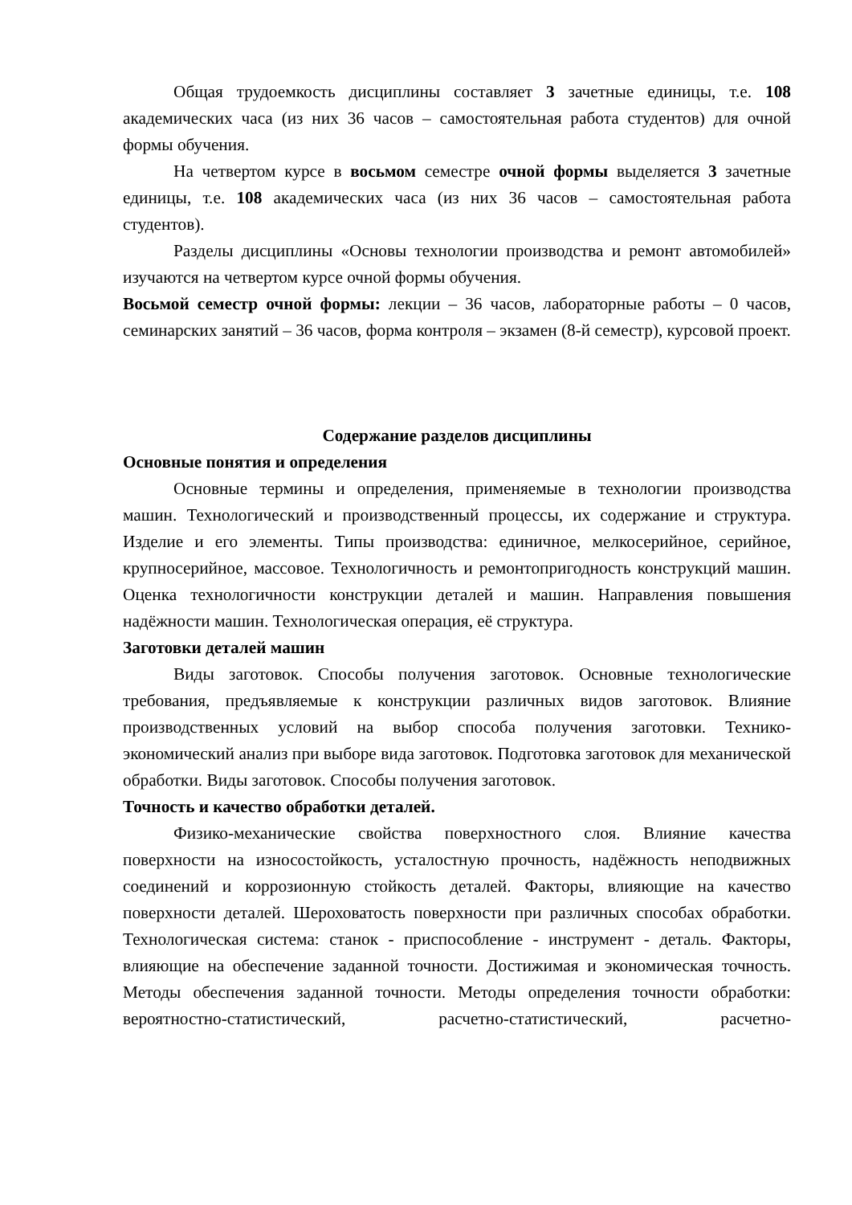Общая трудоемкость дисциплины составляет 3 зачетные единицы, т.е. 108 академических часа (из них 36 часов – самостоятельная работа студентов) для очной формы обучения.
На четвертом курсе в восьмом семестре очной формы выделяется 3 зачетные единицы, т.е. 108 академических часа (из них 36 часов – самостоятельная работа студентов).
Разделы дисциплины «Основы технологии производства и ремонт автомобилей» изучаются на четвертом курсе очной формы обучения.
Восьмой семестр очной формы: лекции – 36 часов, лабораторные работы – 0 часов, семинарских занятий – 36 часов, форма контроля – экзамен (8-й семестр), курсовой проект.
Содержание разделов дисциплины
Основные понятия и определения
Основные термины и определения, применяемые в технологии производства машин. Технологический и производственный процессы, их содержание и структура. Изделие и его элементы. Типы производства: единичное, мелкосерийное, серийное, крупносерийное, массовое. Технологичность и ремонтопригодность конструкций машин. Оценка технологичности конструкции деталей и машин. Направления повышения надёжности машин. Технологическая операция, её структура.
Заготовки деталей машин
Виды заготовок. Способы получения заготовок. Основные технологические требования, предъявляемые к конструкции различных видов заготовок. Влияние производственных условий на выбор способа получения заготовки. Технико-экономический анализ при выборе вида заготовок. Подготовка заготовок для механической обработки. Виды заготовок. Способы получения заготовок.
Точность и качество обработки деталей.
Физико-механические свойства поверхностного слоя. Влияние качества поверхности на износостойкость, усталостную прочность, надёжность неподвижных соединений и коррозионную стойкость деталей. Факторы, влияющие на качество поверхности деталей. Шероховатость поверхности при различных способах обработки. Технологическая система: станок - приспособление - инструмент - деталь. Факторы, влияющие на обеспечение заданной точности. Достижимая и экономическая точность. Методы обеспечения заданной точности. Методы определения точности обработки: вероятностно-статистический, расчетно-статистический, расчетно-